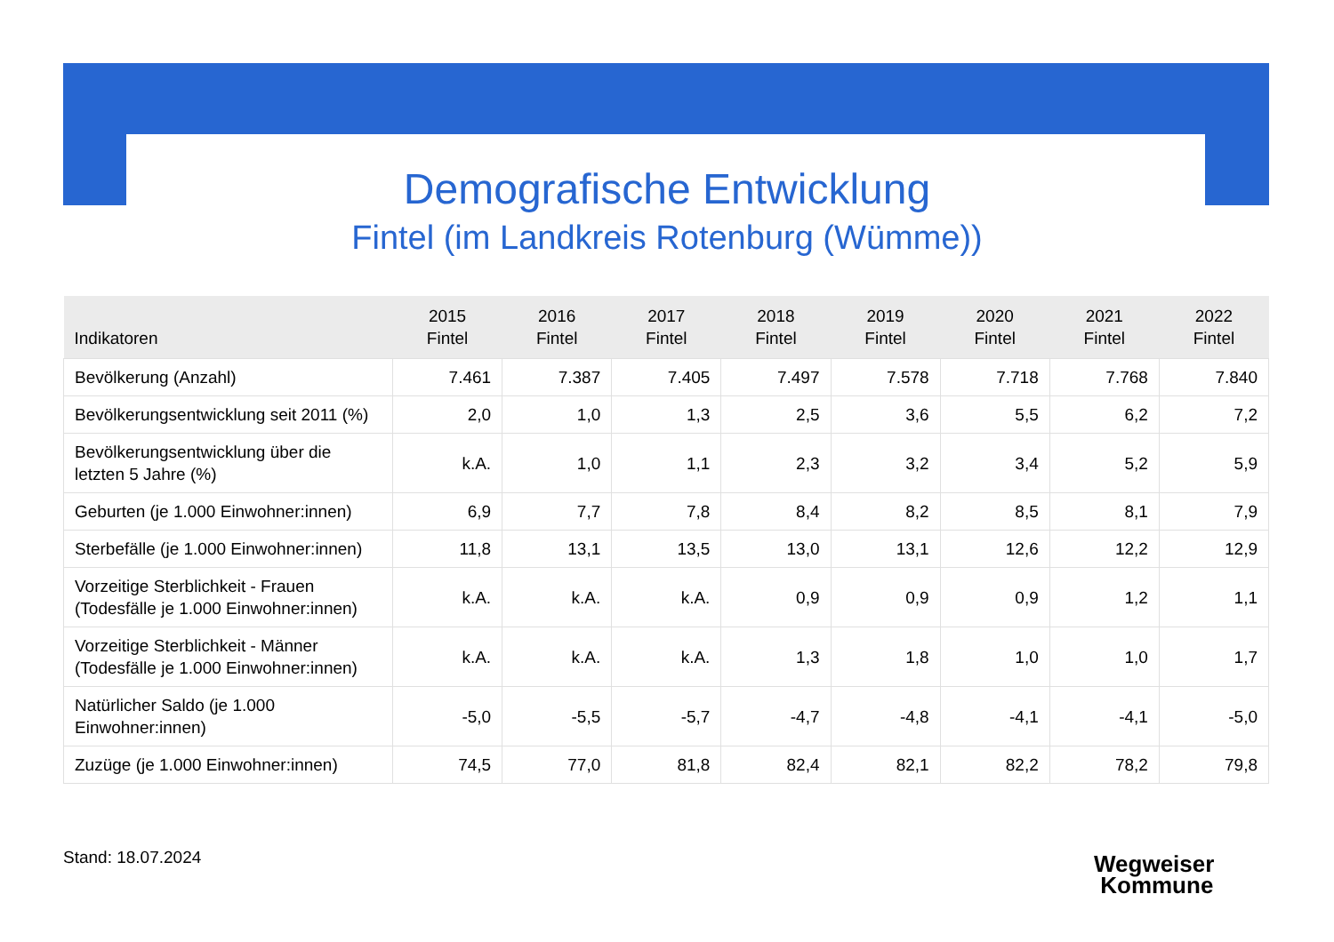Demografische Entwicklung
Fintel (im Landkreis Rotenburg (Wümme))
| Indikatoren | 2015 Fintel | 2016 Fintel | 2017 Fintel | 2018 Fintel | 2019 Fintel | 2020 Fintel | 2021 Fintel | 2022 Fintel |
| --- | --- | --- | --- | --- | --- | --- | --- | --- |
| Bevölkerung (Anzahl) | 7.461 | 7.387 | 7.405 | 7.497 | 7.578 | 7.718 | 7.768 | 7.840 |
| Bevölkerungsentwicklung seit 2011 (%) | 2,0 | 1,0 | 1,3 | 2,5 | 3,6 | 5,5 | 6,2 | 7,2 |
| Bevölkerungsentwicklung über die letzten 5 Jahre (%) | k.A. | 1,0 | 1,1 | 2,3 | 3,2 | 3,4 | 5,2 | 5,9 |
| Geburten (je 1.000 Einwohner:innen) | 6,9 | 7,7 | 7,8 | 8,4 | 8,2 | 8,5 | 8,1 | 7,9 |
| Sterbefälle (je 1.000 Einwohner:innen) | 11,8 | 13,1 | 13,5 | 13,0 | 13,1 | 12,6 | 12,2 | 12,9 |
| Vorzeitige Sterblichkeit - Frauen (Todesfälle je 1.000 Einwohner:innen) | k.A. | k.A. | k.A. | 0,9 | 0,9 | 0,9 | 1,2 | 1,1 |
| Vorzeitige Sterblichkeit - Männer (Todesfälle je 1.000 Einwohner:innen) | k.A. | k.A. | k.A. | 1,3 | 1,8 | 1,0 | 1,0 | 1,7 |
| Natürlicher Saldo (je 1.000 Einwohner:innen) | -5,0 | -5,5 | -5,7 | -4,7 | -4,8 | -4,1 | -4,1 | -5,0 |
| Zuzüge (je 1.000 Einwohner:innen) | 74,5 | 77,0 | 81,8 | 82,4 | 82,1 | 82,2 | 78,2 | 79,8 |
Stand: 18.07.2024
Wegweiser
Kommune